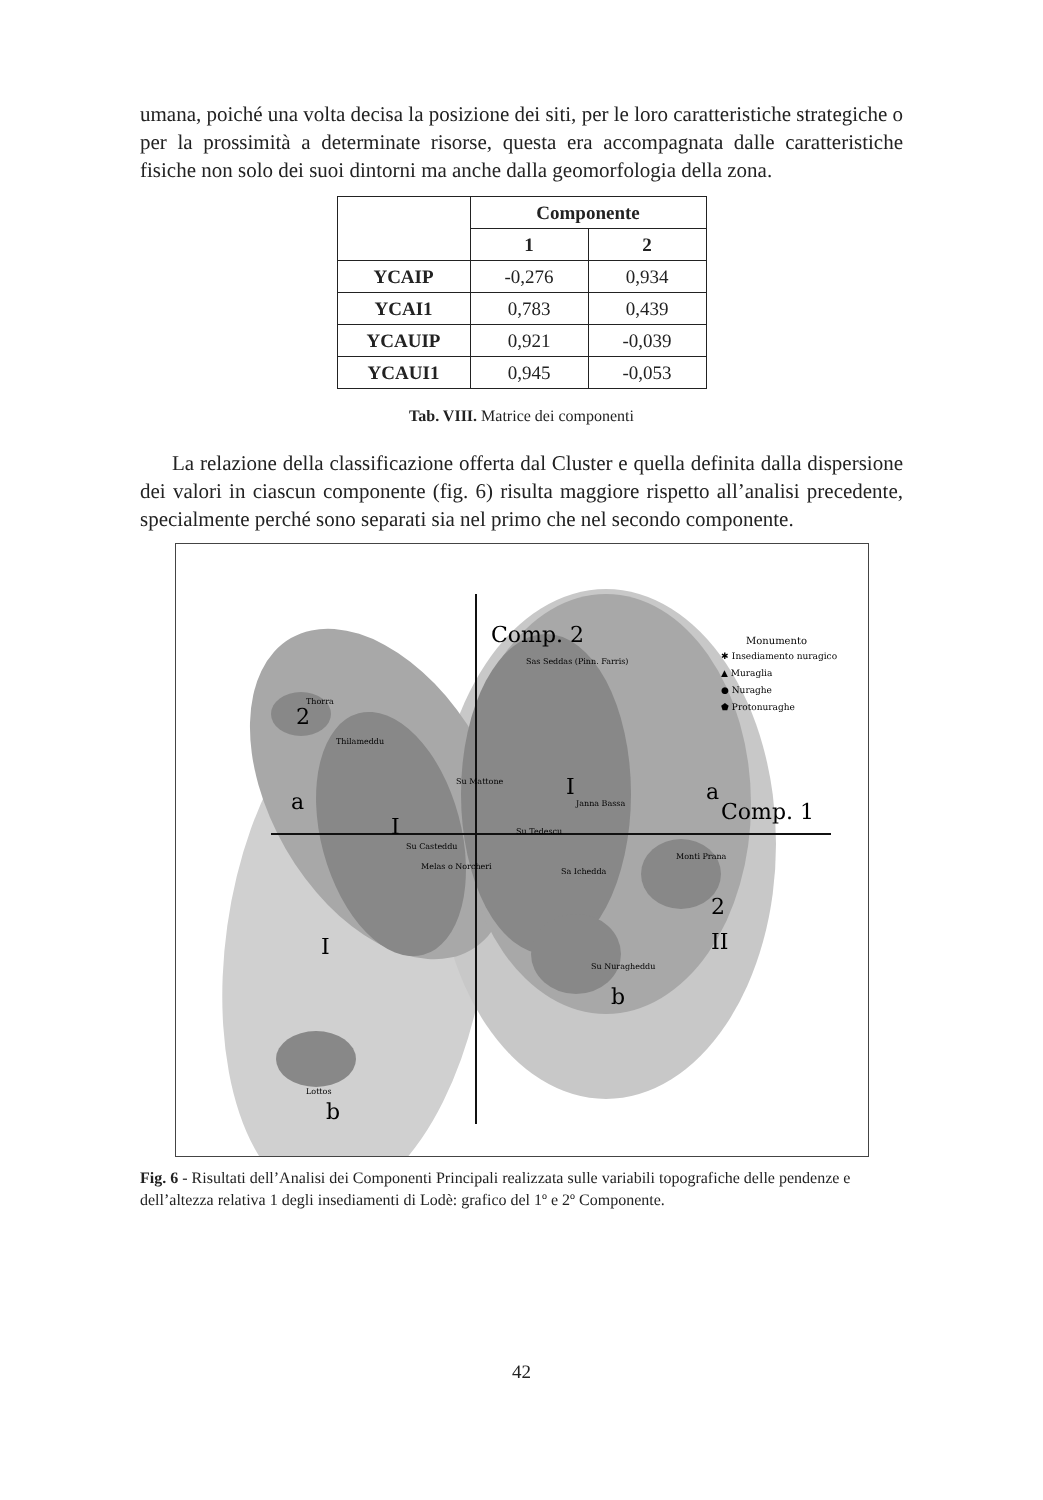umana, poiché una volta decisa la posizione dei siti, per le loro caratteristiche strategiche o per la prossimità a determinate risorse, questa era accompagnata dalle caratteristiche fisiche non solo dei suoi dintorni ma anche dalla geomorfologia della zona.
| | Componente | |
| --- | --- | --- |
| | 1 | 2 |
| YCAIP | -0,276 | 0,934 |
| YCAI1 | 0,783 | 0,439 |
| YCAUIP | 0,921 | -0,039 |
| YCAUI1 | 0,945 | -0,053 |
Tab. VIII. Matrice dei componenti
La relazione della classificazione offerta dal Cluster e quella definita dalla dispersione dei valori in ciascun componente (fig. 6) risulta maggiore rispetto all’analisi precedente, specialmente perché sono separati sia nel primo che nel secondo componente.
Comp. 2
Comp. 1
Monumento
✱ Insediamento nuragico
▲ Muraglia
● Nuraghe
⬟ Protonuraghe
Thorra
Thilameddu
Su Mattone
Sas Seddas (Pinn. Farris)
Janna Bassa
Su Tedescu
Su Casteddu
Melas o Norcheri
Sa Ichedda
Monti Prana
Su Nuragheddu
Lottos
2
a
I
I
a
2
I
II
b
b
Fig. 6 - Risultati dell’Analisi dei Componenti Principali realizzata sulle variabili topografiche delle pendenze e dell’altezza relativa 1 degli insediamenti di Lodè: grafico del 1º e 2º Componente.
42